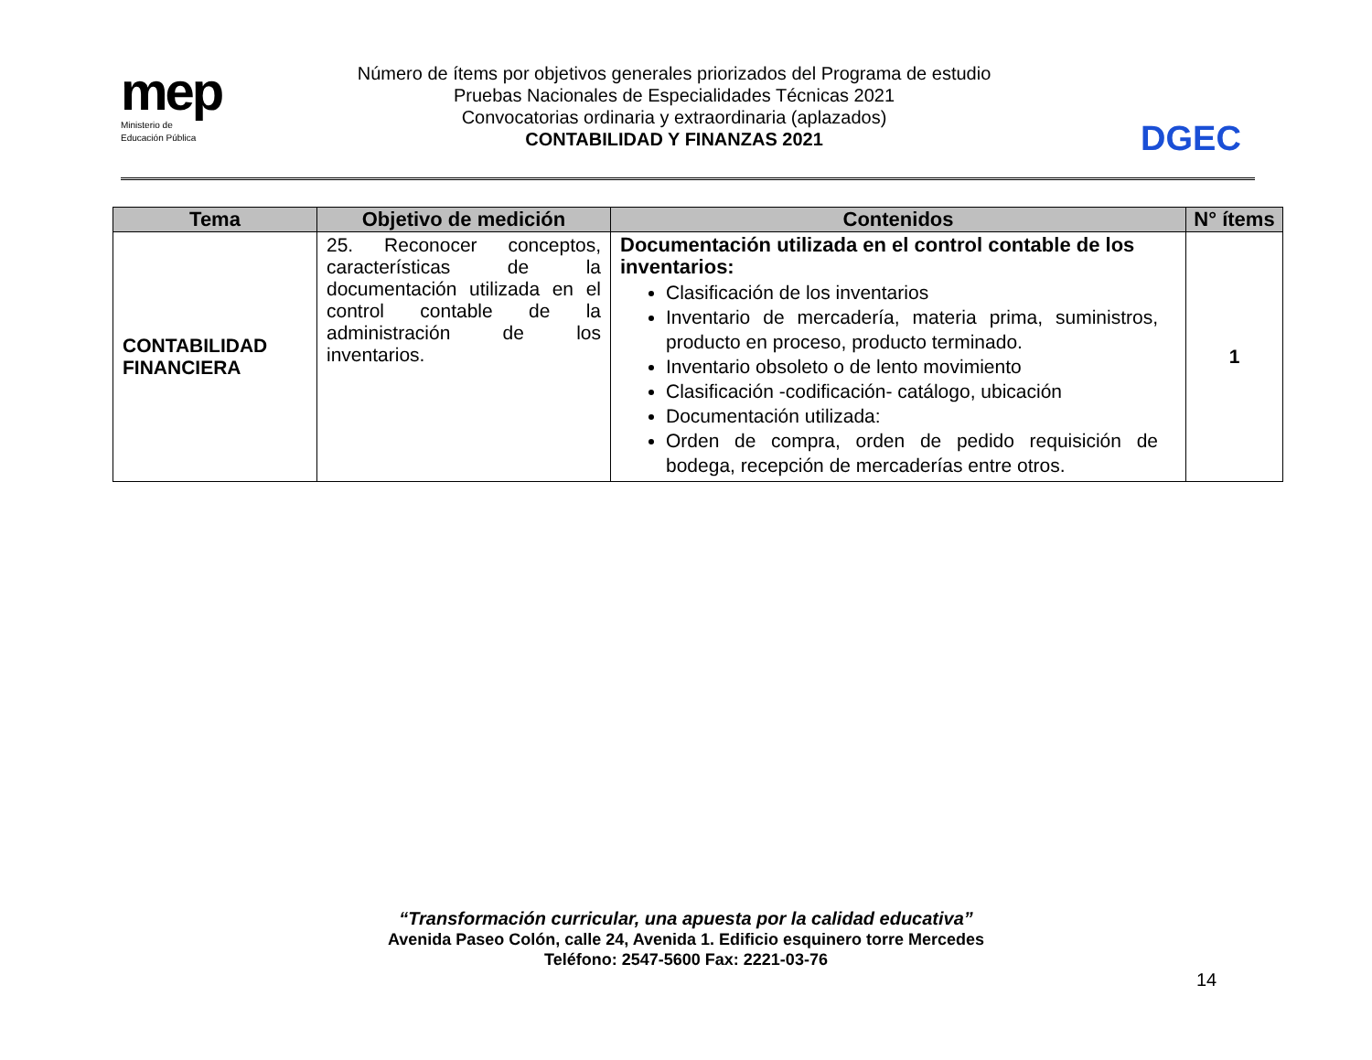mep
Ministerio de
Educación Pública
Número de ítems por objetivos generales priorizados del Programa de estudio
Pruebas Nacionales de Especialidades Técnicas 2021
Convocatorias ordinaria y extraordinaria (aplazados)
CONTABILIDAD Y FINANZAS 2021
DGEC
| Tema | Objetivo de medición | Contenidos | N° ítems |
| --- | --- | --- | --- |
| CONTABILIDAD FINANCIERA | 25. Reconocer conceptos, características de la documentación utilizada en el control contable de la administración de los inventarios. | Documentación utilizada en el control contable de los inventarios: Clasificación de los inventarios Inventario de mercadería, materia prima, suministros, producto en proceso, producto terminado. Inventario obsoleto o de lento movimiento Clasificación -codificación- catálogo, ubicación Documentación utilizada: Orden de compra, orden de pedido requisición de bodega, recepción de mercaderías entre otros. | 1 |
“Transformación curricular, una apuesta por la calidad educativa”
Avenida Paseo Colón, calle 24, Avenida 1. Edificio esquinero torre Mercedes
Teléfono: 2547-5600 Fax: 2221-03-76
14